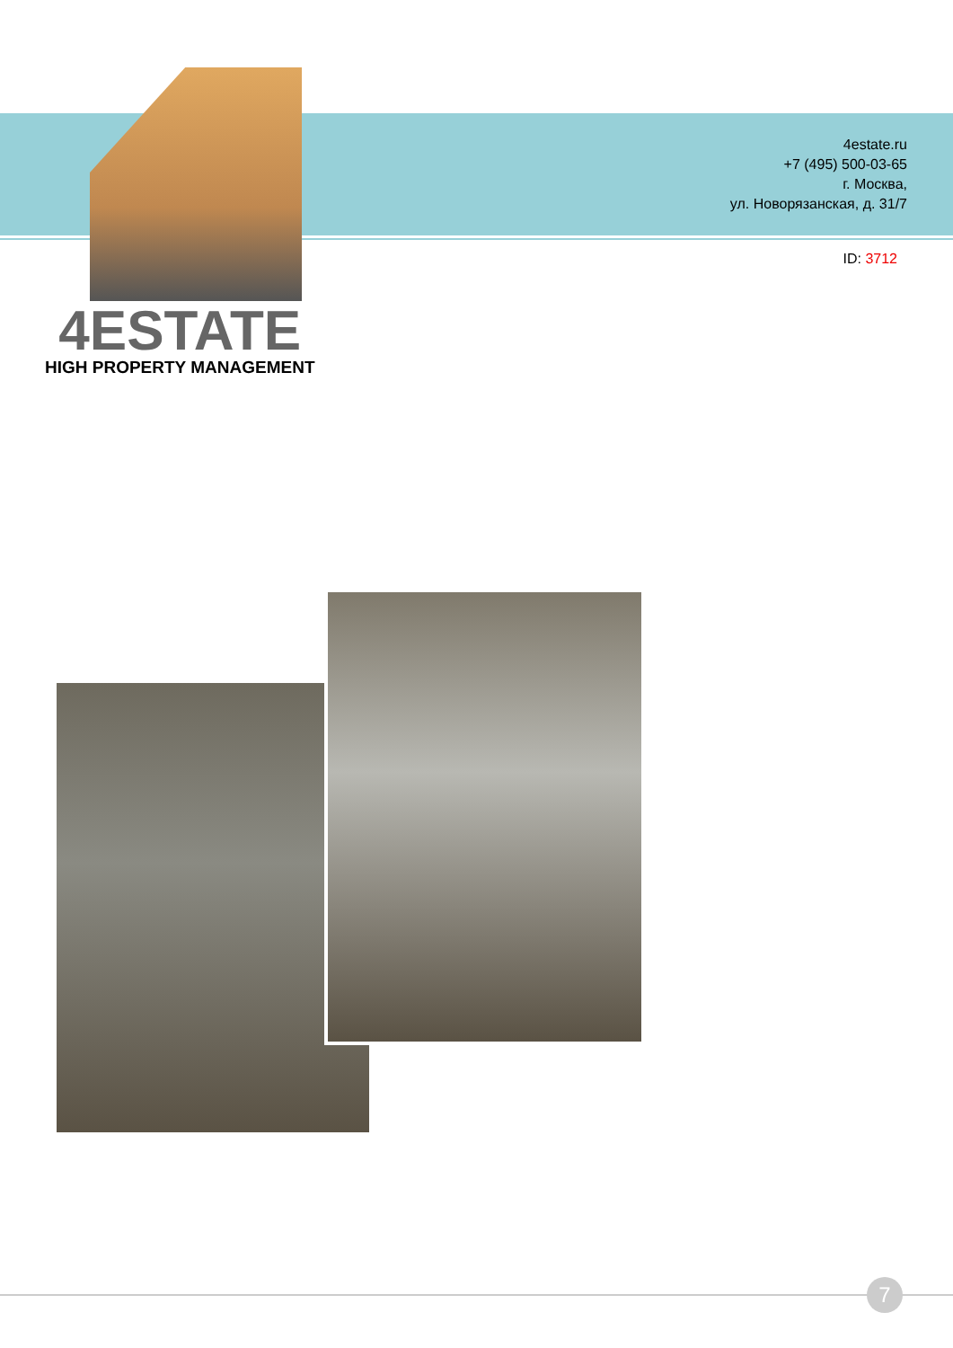4estate.ru
+7 (495) 500-03-65
г. Москва,
ул. Новорязанская, д. 31/7
ID: 3712
4ESTATE
HIGH PROPERTY MANAGEMENT
7